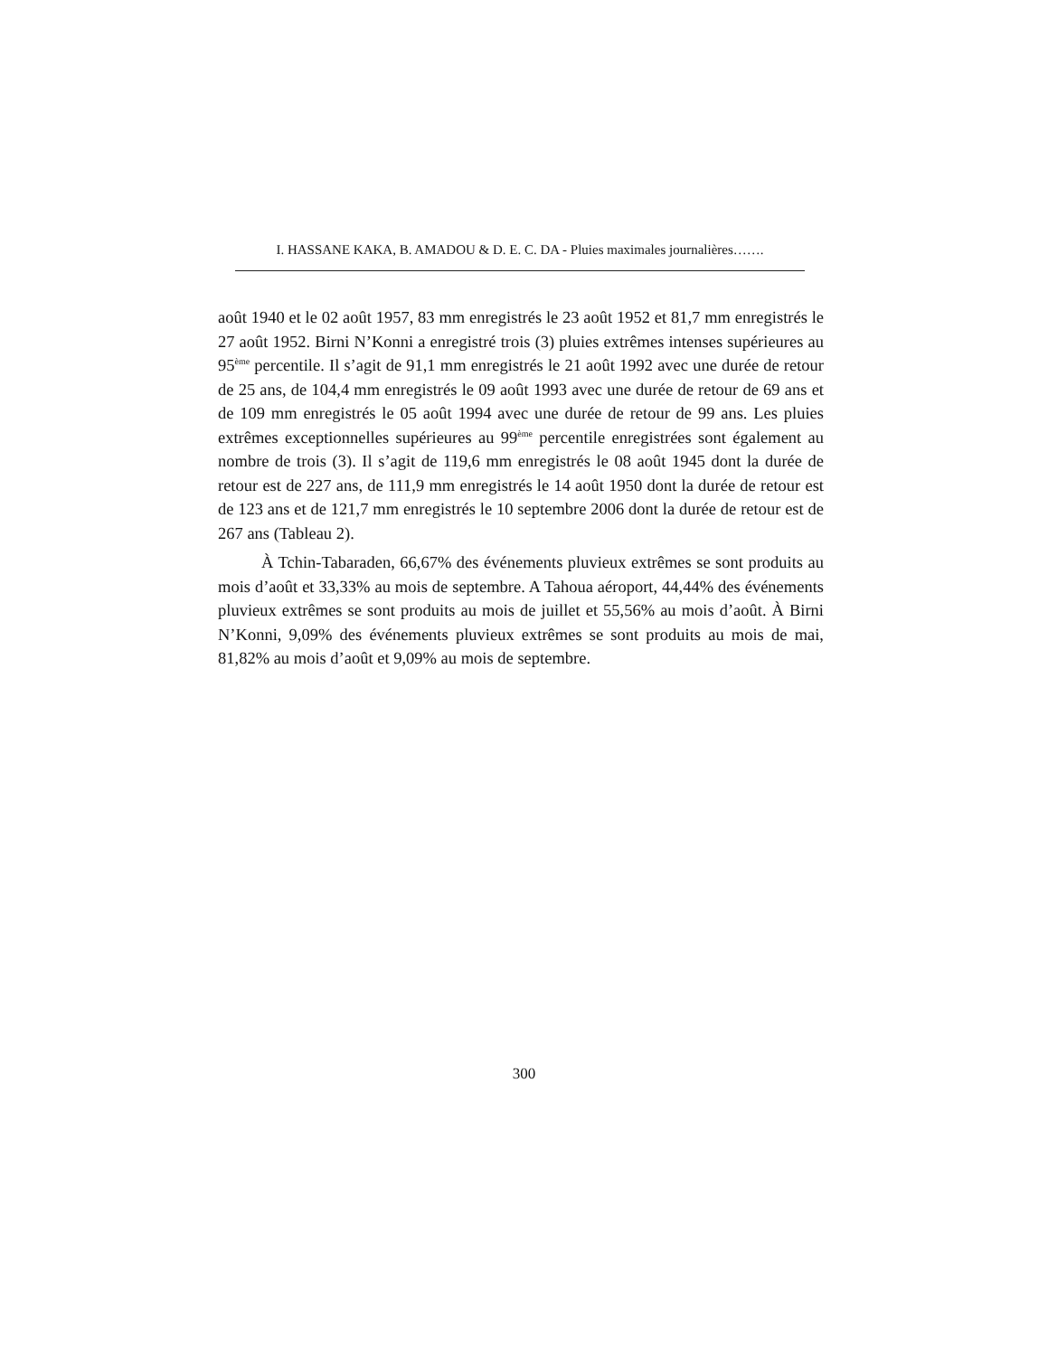I. HASSANE KAKA, B. AMADOU & D. E. C. DA - Pluies maximales journalières…….
août 1940 et le 02 août 1957, 83 mm enregistrés le 23 août 1952 et 81,7 mm enregistrés le 27 août 1952. Birni N’Konni a enregistré trois (3) pluies extrêmes intenses supérieures au 95<sup>ème</sup> percentile. Il s’agit de 91,1 mm enregistrés le 21 août 1992 avec une durée de retour de 25 ans, de 104,4 mm enregistrés le 09 août 1993 avec une durée de retour de 69 ans et de 109 mm enregistrés le 05 août 1994 avec une durée de retour de 99 ans. Les pluies extrêmes exceptionnelles supérieures au 99<sup>ème</sup> percentile enregistrées sont également au nombre de trois (3). Il s’agit de 119,6 mm enregistrés le 08 août 1945 dont la durée de retour est de 227 ans, de 111,9 mm enregistrés le 14 août 1950 dont la durée de retour est de 123 ans et de 121,7 mm enregistrés le 10 septembre 2006 dont la durée de retour est de 267 ans (Tableau 2).
À Tchin-Tabaraden, 66,67% des événements pluvieux extrêmes se sont produits au mois d’août et 33,33% au mois de septembre. A Tahoua aéroport, 44,44% des événements pluvieux extrêmes se sont produits au mois de juillet et 55,56% au mois d’août. À Birni N’Konni, 9,09% des événements pluvieux extrêmes se sont produits au mois de mai, 81,82% au mois d’août et 9,09% au mois de septembre.
300